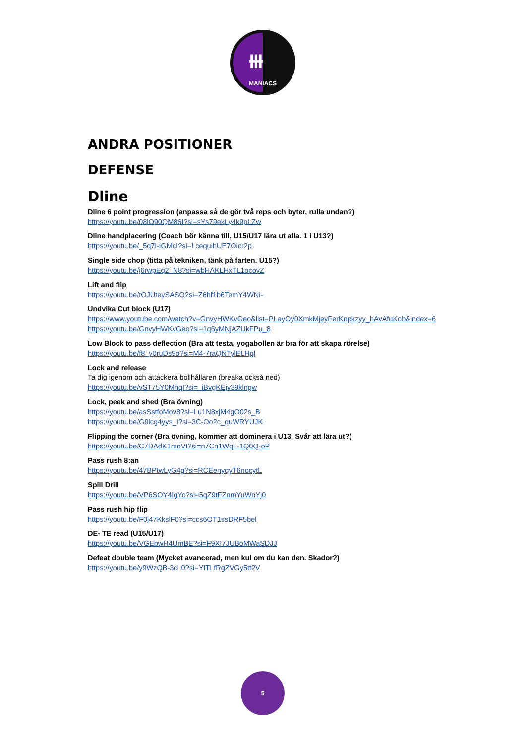⧻
MANIACS
ANDRA POSITIONER
DEFENSE
Dline
Dline 6 point progression (anpassa så de gör två reps och byter, rulla undan?)
https://youtu.be/08lO90QM86I?si=sYs79ekLy4k9pLZw
Dline handplacering (Coach bör känna till, U15/U17 lära ut alla. 1 i U13?)
https://youtu.be/_5q7l-IGMcI?si=LcequihUE7Oicr2p
Single side chop (titta på tekniken, tänk på farten. U15?)
https://youtu.be/j6rwpEq2_N8?si=wbHAKLHxTL1ocovZ
Lift and flip
https://youtu.be/tOJUteySASQ?si=Z6hf1b6TemY4WNi-
Undvika Cut block (U17)
https://www.youtube.com/watch?v=GnvyHWKvGeo&list=PLayOy0XmkMjeyFerKnpkzyy_hAvAfuKob&index=6
https://youtu.be/GnvyHWKvGeo?si=1q6yMNjAZUkFPu_8
Low Block to pass deflection (Bra att testa, yogabollen är bra för att skapa rörelse)
https://youtu.be/f8_y0ruDs9o?si=M4-7raQNTylELHgl
Lock and release
Ta dig igenom och attackera bollhållaren (breaka också ned)
https://youtu.be/vST75Y0MhqI?si=_iBvgKEjv39klngw
Lock, peek and shed (Bra övning)
https://youtu.be/asSstfoMov8?si=Lu1N8xjM4gO02s_B
https://youtu.be/G9lcg4yys_I?si=3C-Oo2c_quWRYUJK
Flipping the corner (Bra övning, kommer att dominera i U13. Svår att lära ut?)
https://youtu.be/C7DAdK1mnVI?si=n7Cn1WqL-1Q0Q-oP
Pass rush 8:an
https://youtu.be/47BPtwLyG4g?si=RCEenyqyT6nocytL
Spill Drill
https://youtu.be/VP6SOY4IgYo?si=5qZ9tFZnmYuWnYj0
Pass rush hip flip
https://youtu.be/F0j47KkslF0?si=ccs6OT1ssDRF5bel
DE- TE read (U15/U17)
https://youtu.be/VGEbwH4UmBE?si=F9XI7JUBoMWaSDJJ
Defeat double team (Mycket avancerad, men kul om du kan den. Skador?)
https://youtu.be/y9WzQB-3cL0?si=YITLfRgZVGy5tt2V
5